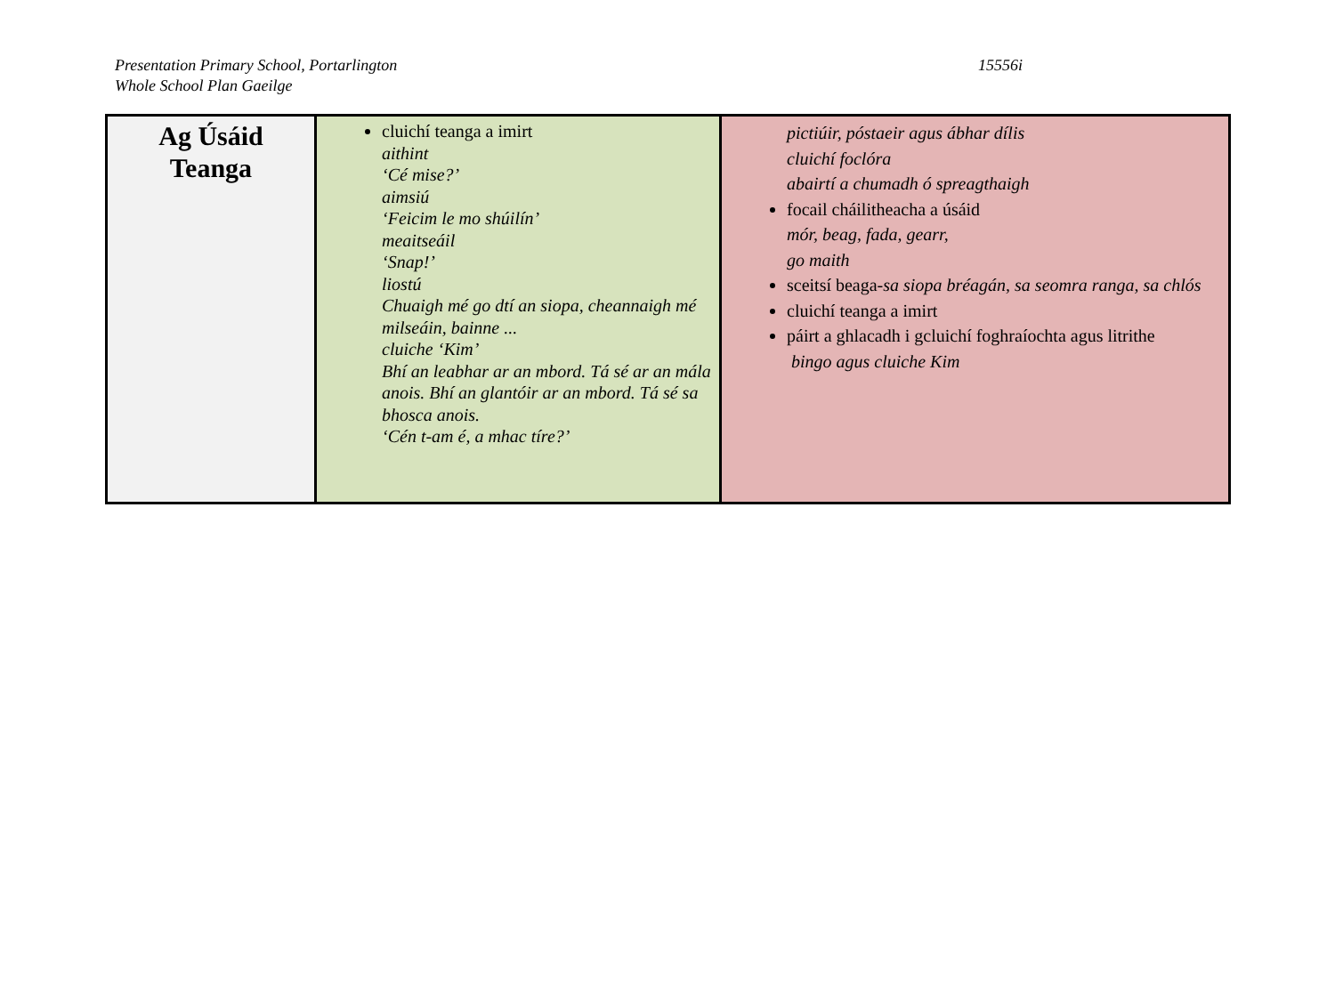Presentation Primary School, Portarlington
Whole School Plan Gaeilge
15556i
| Ag Úsáid Teanga | cluichí teanga a imirt aithint ‘Cé mise?’ aimsiú ‘Feicim le mo shúilín’ meaitseáil ‘Snap!’ liostú Chuaigh mé go dtí an siopa, cheannaigh mé milseáin, bainne ... cluiche ‘Kim’ Bhí an leabhar ar an mbord. Tá sé ar an mála anois. Bhí an glantóir ar an mbord. Tá sé sa bhosca anois. ‘Cén t-am é, a mhac tíre?’ | pictiúir, póstaeir agus ábhar dílis cluichí foclóra abairtí a chumadh ó spreagthaigh focail cháilitheacha a úsáid mór, beag, fada, gearr, go maith sceitsí beaga- sa siopa bréagán, sa seomra ranga, sa chlós cluichí teanga a imirt páirt a ghlacadh i gcluichí foghraíochta agus litrithe bingo agus cluiche Kim |